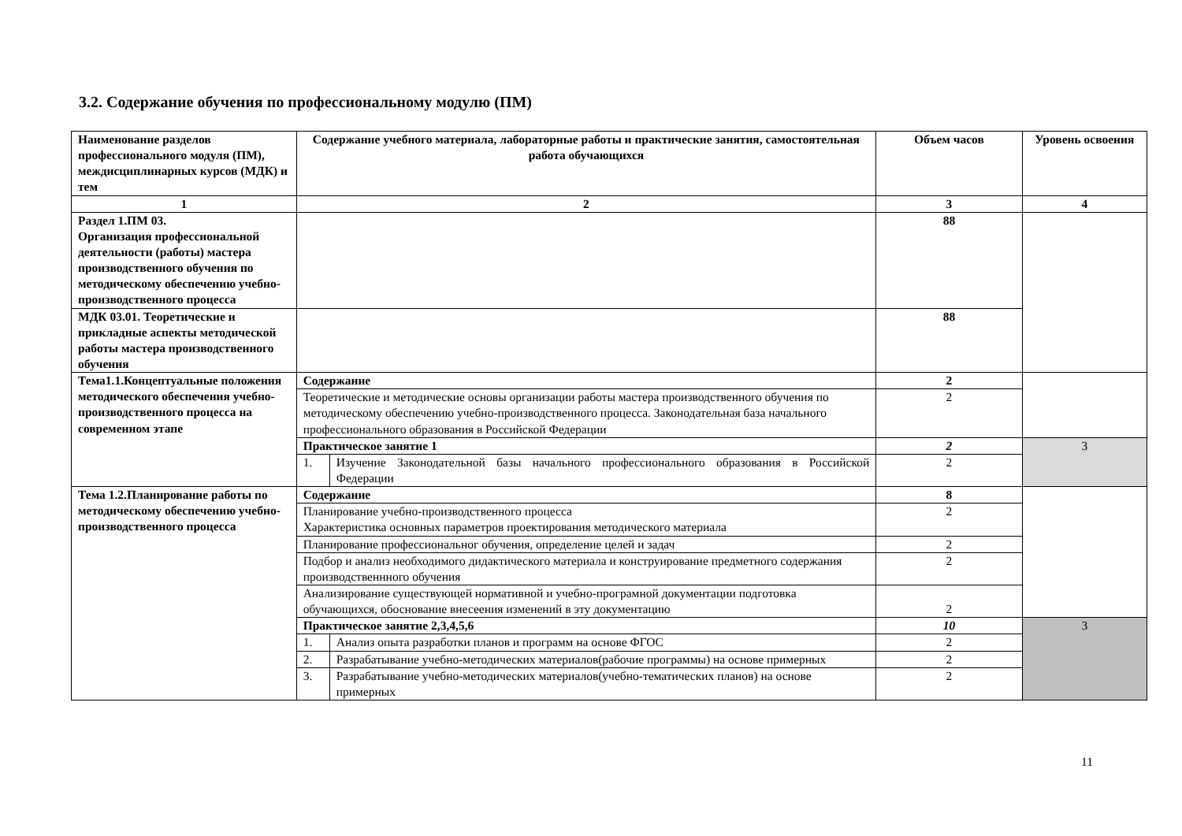3.2. Содержание обучения по профессиональному модулю (ПМ)
| Наименование разделов профессионального модуля (ПМ), междисциплинарных курсов (МДК) и тем | Содержание учебного материала, лабораторные работы и практические занятия, самостоятельная работа обучающихся | | Объем часов | Уровень освоения |
| --- | --- | --- | --- | --- |
| 1 | 2 | | 3 | 4 |
| Раздел 1.ПМ 03. Организация профессиональной деятельности (работы) мастера производственного обучения по методическому обеспечению учебно-производственного процесса | | | 88 | |
| МДК 03.01. Теоретические и прикладные аспекты методической работы мастера производственного обучения | | | 88 | |
| Тема1.1.Концептуальные положения методического обеспечения учебно-производственного процесса на современном этапе | Содержание | | 2 | |
| | Теоретические и методические основы организации работы мастера производственного обучения по методическому обеспечению учебно-производственного процесса. Законодательная база начального профессионального образования в Российской Федерации | | 2 | |
| | Практическое занятие 1 | | 2 | 3 |
| | 1. | Изучение Законодательной базы начального профессионального образования в Российской Федерации | 2 | |
| Тема 1.2.Планирование работы по методическому обеспечению учебно-производственного процесса | Содержание | | 8 | |
| | Планирование учебно-производственного процесса Характеристика основных параметров проектирования методического материала | | 2 | |
| | Планирование профессиональног обучения, определение целей и задач | | 2 | |
| | Подбор и анализ необходимого дидактического материала и конструирование предметного содержания производственнного обучения | | 2 | |
| | Анализирование существующей нормативной и учебно-програмной документации подготовка обучающихся, обоснование внесеения изменений в эту документацию | | 2 | |
| | Практическое занятие 2,3,4,5,6 | | 10 | 3 |
| | 1. | Анализ опыта разработки планов и программ на основе ФГОС | 2 | |
| | 2. | Разрабатывание учебно-методических материалов(рабочие программы) на основе примерных | 2 | |
| | 3. | Разрабатывание учебно-методических материалов(учебно-тематических планов) на основе примерных | 2 | |
11